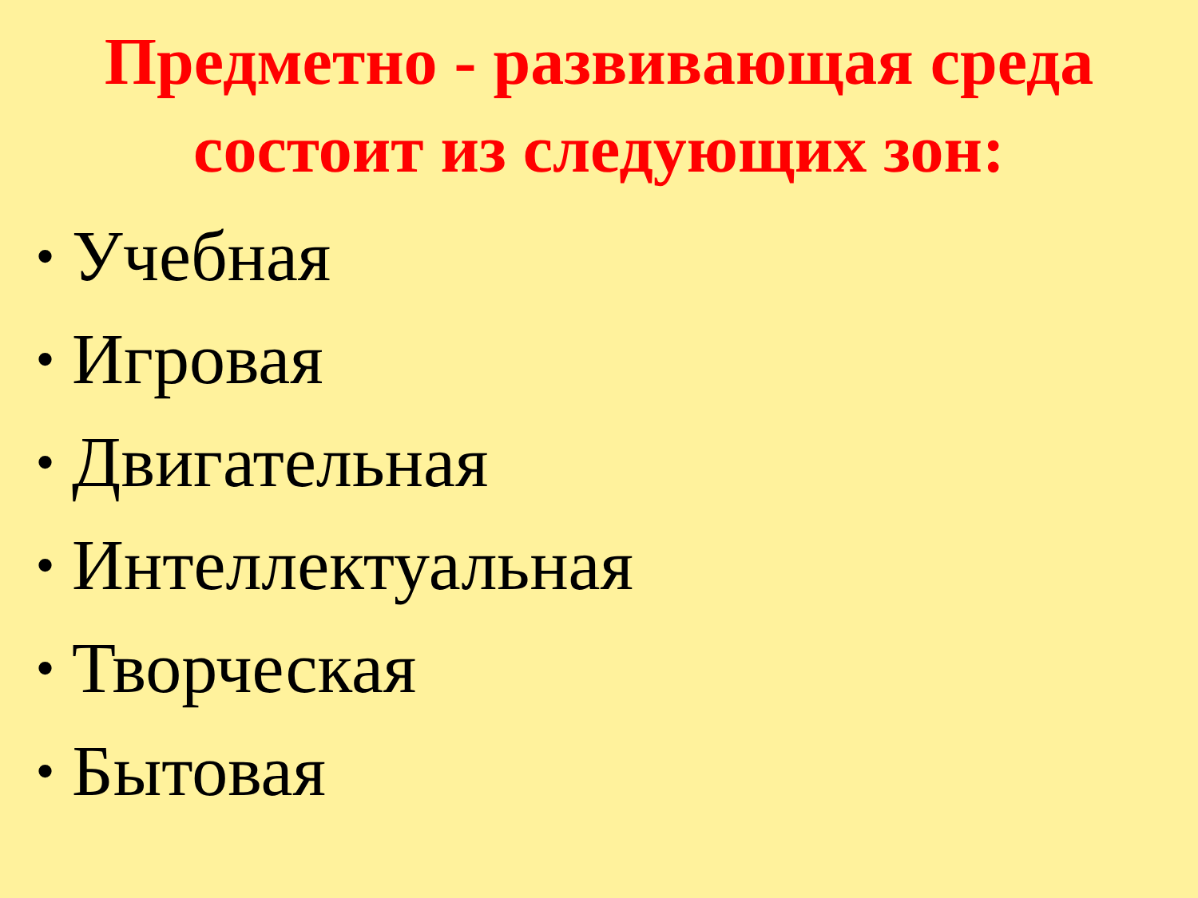Предметно - развивающая среда
состоит из следующих зон:
• Учебная
• Игровая
• Двигательная
• Интеллектуальная
• Творческая
• Бытовая